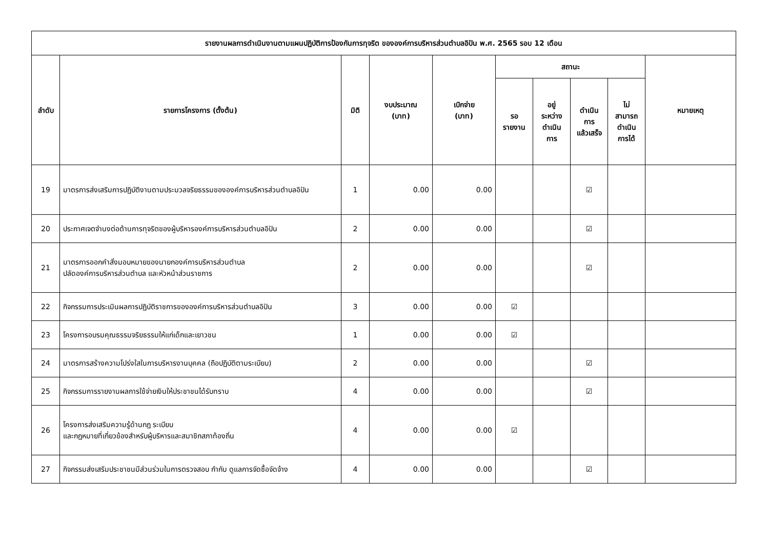| รายงานผลการดำเนินงานตามแผนปฏิบัติการป้องกันการทุจริต ขององค์การบริหารส่วนตำบลอิปัน พ.ศ. 2565 รอบ 12 เดือน | | | | | | | | | |
| --- | --- | --- | --- | --- | --- | --- | --- | --- | --- |
| ลำดับ | รายการโครงการ (ตั้งต้น) | มิติ | งบประมาณ (บาท) | เบิกจ่าย (บาท) | สถานะ | | | | หมายเหตุ |
| | | | | | รอ รายงาน | อยู่ ระหว่าง ดำเนิน การ | ดำเนิน การ แล้วเสร็จ | ไม่ สามารถ ดำเนิน การได้ | |
| 19 | มาตรการส่งเสริมการปฏิบัติงานตามประมวลจริยธรรมขององค์การบริหารส่วนตำบลอิปัน | 1 | 0.00 | 0.00 | | | ☑ | | |
| 20 | ประกาศเจตจำนงต่อต้านการทุจริตของผู้บริหารองค์การบริหารส่วนตำบลอิปัน | 2 | 0.00 | 0.00 | | | ☑ | | |
| 21 | มาตรการออกคำสั่งมอบหมายของนายกองค์การบริหารส่วนตำบล ปลัดองค์การบริหารส่วนตำบล และหัวหน้าส่วนราชการ | 2 | 0.00 | 0.00 | | | ☑ | | |
| 22 | กิจกรรมการประเมินผลการปฏิบัติราชการขององค์การบริหารส่วนตำบลอิปัน | 3 | 0.00 | 0.00 | ☑ | | | | |
| 23 | โครงการอบรมคุณธรรมจริยธรรมให้แก่เด็กและเยาวชน | 1 | 0.00 | 0.00 | ☑ | | | | |
| 24 | มาตรการสร้างความโปร่งใสในการบริหารงานบุคคล (ถือปฏิบัติตามระเบียบ) | 2 | 0.00 | 0.00 | | | ☑ | | |
| 25 | กิจกรรมการรายงานผลการใช้จ่ายเงินให้ประชาชนได้รับทราบ | 4 | 0.00 | 0.00 | | | ☑ | | |
| 26 | โครงการส่งเสริมความรู้ด้านกฎ ระเบียบ และกฎหมายที่เกี่ยวข้องสำหรับผู้บริหารและสมาชิกสภาท้องถิ่น | 4 | 0.00 | 0.00 | ☑ | | | | |
| 27 | กิจกรรมส่งเสริมประชาชนมีส่วนร่วมในการตรวจสอบ กำกับ ดูแลการจัดซื้อจัดจ้าง | 4 | 0.00 | 0.00 | | | ☑ | | |